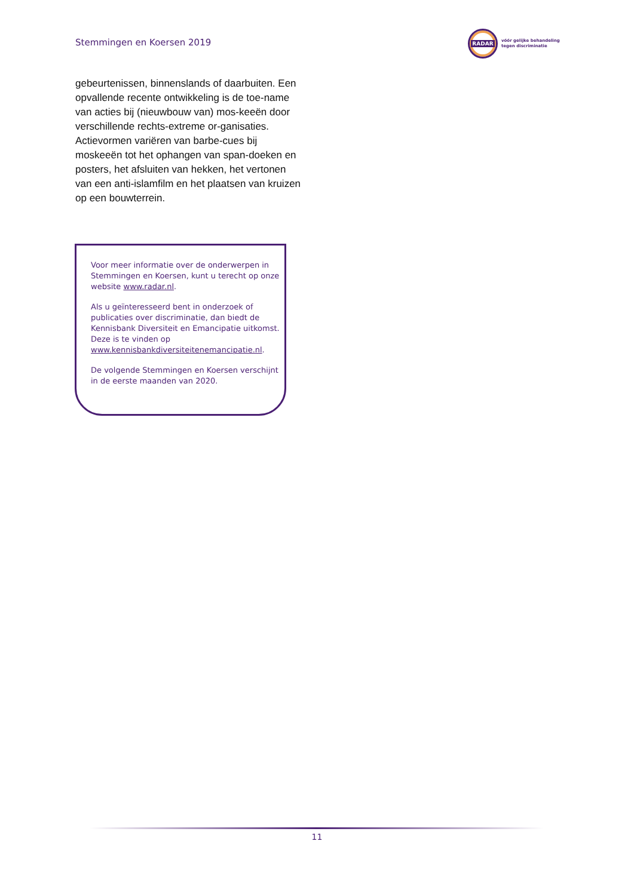Stemmingen en Koersen 2019
RADAR
vóór gelijke behandeling
tegen discriminatie
gebeurtenissen, binnenslands of daarbuiten. Een opvallende recente ontwikkeling is de toe-name van acties bij (nieuwbouw van) mos-keeën door verschillende rechts-extreme or-ganisaties. Actievormen variëren van barbe-cues bij moskeeën tot het ophangen van span-doeken en posters, het afsluiten van hekken, het vertonen van een anti-islamfilm en het plaatsen van kruizen op een bouwterrein.
Voor meer informatie over de onderwerpen in Stemmingen en Koersen, kunt u terecht op onze website www.radar.nl.
Als u geïnteresseerd bent in onderzoek of publicaties over discriminatie, dan biedt de Kennisbank Diversiteit en Emancipatie uitkomst. Deze is te vinden op www.kennisbankdiversiteitenemancipatie.nl.
De volgende Stemmingen en Koersen verschijnt in de eerste maanden van 2020.
11